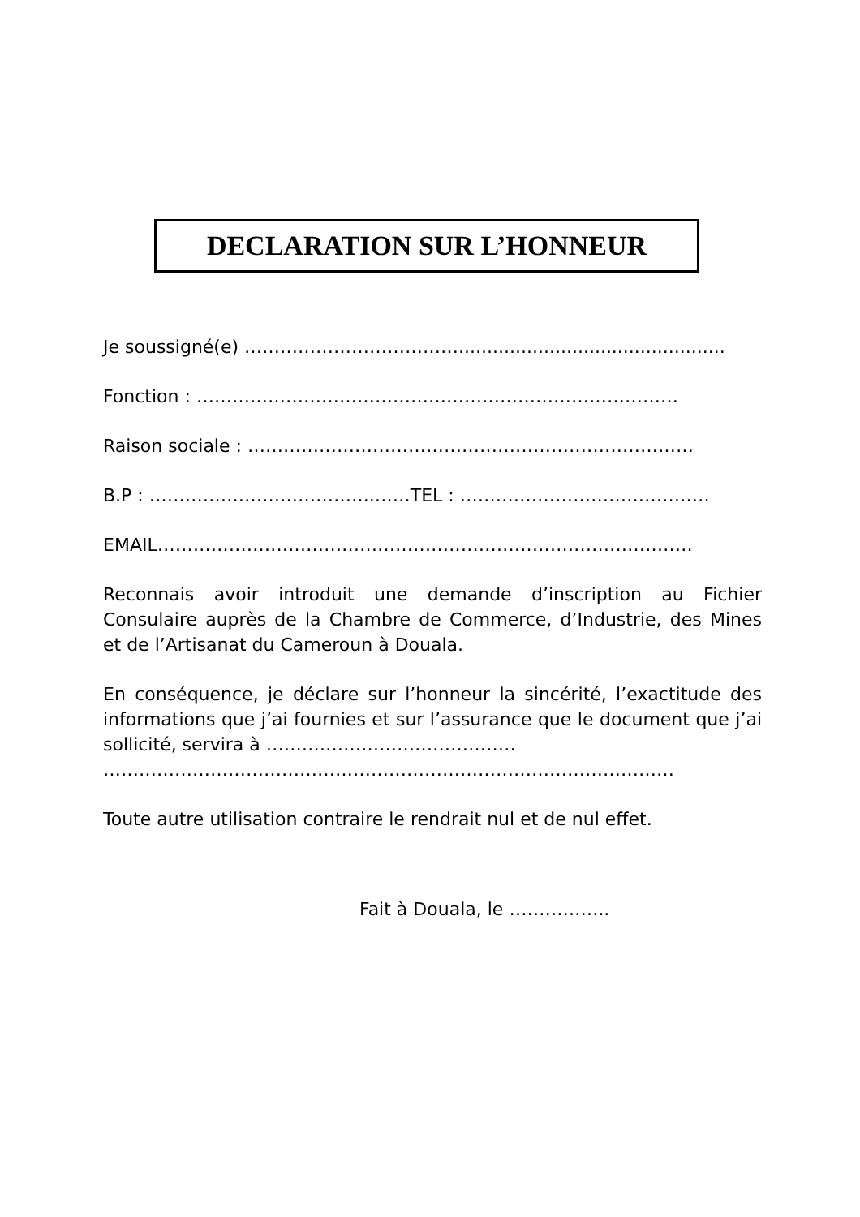DECLARATION SUR L’HONNEUR
Je soussigné(e) ………………………………...............................................
Fonction : ………………………………………………………………………
Raison sociale : …………………………………………………………………
B.P : ………………………………..……TEL : ……………………………………
EMAIL………………………………………………………………………………
Reconnais avoir introduit une demande d’inscription au Fichier Consulaire auprès de la Chambre de Commerce, d’Industrie, des Mines et de l’Artisanat du Cameroun à Douala.
En conséquence, je déclare sur l’honneur la sincérité, l’exactitude des informations que j’ai fournies et sur l’assurance que le document que j’ai sollicité, servira à ……………………………………
……………………………………………………………………………………
Toute autre utilisation contraire le rendrait nul et de nul effet.
Fait à Douala, le ……………..